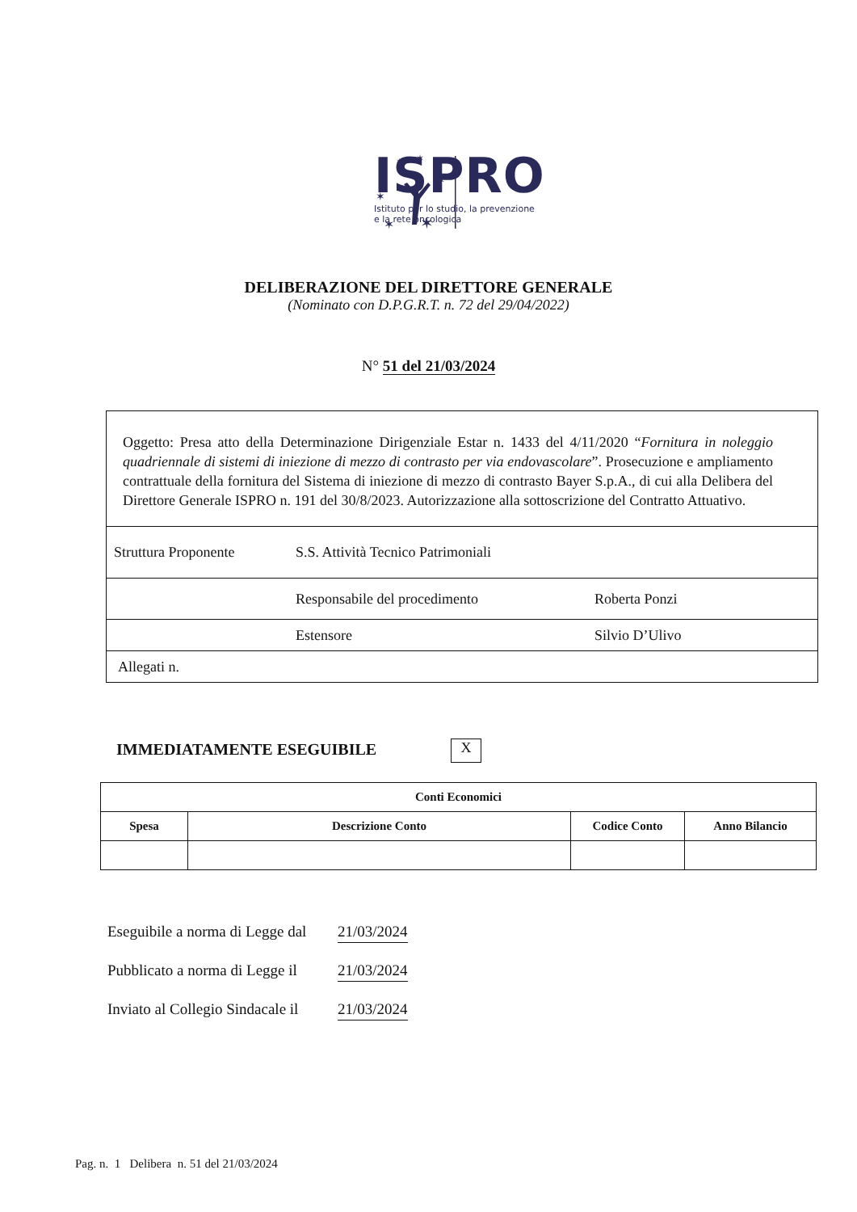✶
✶
✶
✶
✶
✶
ISPRO
Istituto per lo studio, la prevenzione
e la rete oncologica
DELIBERAZIONE DEL DIRETTORE GENERALE
(Nominato con D.P.G.R.T. n. 72 del 29/04/2022)
N° 51 del 21/03/2024
Oggetto: Presa atto della Determinazione Dirigenziale Estar n. 1433 del 4/11/2020 “Fornitura in noleggio quadriennale di sistemi di iniezione di mezzo di contrasto per via endovascolare”. Prosecuzione e ampliamento contrattuale della fornitura del Sistema di iniezione di mezzo di contrasto Bayer S.p.A., di cui alla Delibera del Direttore Generale ISPRO n. 191 del 30/8/2023. Autorizzazione alla sottoscrizione del Contratto Attuativo.
Struttura Proponente S.S. Attività Tecnico Patrimoniali
Responsabile del procedimento Roberta Ponzi
Estensore Silvio D’Ulivo
Allegati n.
IMMEDIATAMENTE ESEGUIBILE X
| Conti Economici | | | |
| --- | --- | --- | --- |
| Spesa | Descrizione Conto | Codice Conto | Anno Bilancio |
Eseguibile a norma di Legge dal 21/03/2024
Pubblicato a norma di Legge il 21/03/2024
Inviato al Collegio Sindacale il 21/03/2024
Pag. n. 1 Delibera n. 51 del 21/03/2024